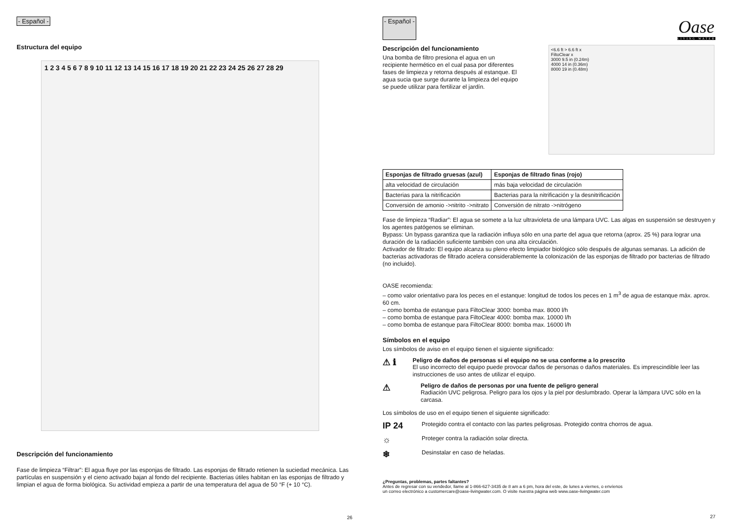- Español -
Estructura del equipo
1 2 3 4 5 6 7 8 9 10 11 12 13 14 15 16 17 18 19 20 21 22 23 24 25 26 27 28 29
Descripción del funcionamiento
Fase de limpieza “Filtrar”: El agua fluye por las esponjas de filtrado. Las esponjas de filtrado retienen la suciedad mecánica. Las partículas en suspensión y el cieno activado bajan al fondo del recipiente. Bacterias útiles habitan en las esponjas de filtrado y limpian el agua de forma biológica. Su actividad empieza a partir de una temperatura del agua de 50 °F (+ 10 °C).
26
- Español -
Oase
LIVING WATER
Descripción del funcionamiento
Una bomba de filtro presiona el agua en un recipiente hermético en el cual pasa por diferentes fases de limpieza y retorna después al estanque. El agua sucia que surge durante la limpieza del equipo se puede utilizar para fertilizar el jardín.
<6.6 ft > 6.6 ft x
FiltoClear x
3000 9.5 in (0.24m)
4000 14 in (0.36m)
8000 19 in (0.48m)
| Esponjas de filtrado gruesas (azul) | Esponjas de filtrado finas (rojo) |
| --- | --- |
| alta velocidad de circulación | más baja velocidad de circulación |
| Bacterias para la nitrificación | Bacterias para la nitrificación y la desnitrificación |
| Conversión de amonio ->nitrito ->nitrato | Conversión de nitrato ->nitrógeno |
Fase de limpieza “Radiar”: El agua se somete a la luz ultravioleta de una lámpara UVC. Las algas en suspensión se destruyen y los agentes patógenos se eliminan.
Bypass: Un bypass garantiza que la radiación influya sólo en una parte del agua que retorna (aprox. 25 %) para lograr una duración de la radiación suficiente también con una alta circulación.
Activador de filtrado: El equipo alcanza su pleno efecto limpiador biológico sólo después de algunas semanas. La adición de bacterias activadoras de filtrado acelera considerablemente la colonización de las esponjas de filtrado por bacterias de filtrado (no incluido).
OASE recomienda:
– como valor orientativo para los peces en el estanque: longitud de todos los peces en 1 m<sup>3</sup> de agua de estanque máx. aprox. 60 cm.
– como bomba de estanque para FiltoClear 3000: bomba max. 8000 l/h
– como bomba de estanque para FiltoClear 4000: bomba max. 10000 l/h
– como bomba de estanque para FiltoClear 8000: bomba max. 16000 l/h
Símbolos en el equipo
Los símbolos de aviso en el equipo tienen el siguiente significado:
⚠ ℹ
Peligro de daños de personas si el equipo no se usa conforme a lo prescrito
El uso incorrecto del equipo puede provocar daños de personas o daños materiales. Es imprescindible leer las instrucciones de uso antes de utilizar el equipo.
⚠
Peligro de daños de personas por una fuente de peligro general
Radiación UVC peligrosa. Peligro para los ojos y la piel por deslumbrado. Operar la lámpara UVC sólo en la carcasa.
Los símbolos de uso en el equipo tienen el siguiente significado:
IP 24 Protegido contra el contacto con las partes peligrosas. Protegido contra chorros de agua.
☼ Proteger contra la radiación solar directa.
❄ Desinstalar en caso de heladas.
¿Preguntas, problemas, partes faltantes?
Antes de regresar con su vendedor, llame al 1-866-627-3435 de 8 am a 6 pm, hora del este, de lunes a viernes, o envíenos
un correo electrónico a customercare@oase-livingwater.com. O visite nuestra página web www.oase-livingwater.com
27